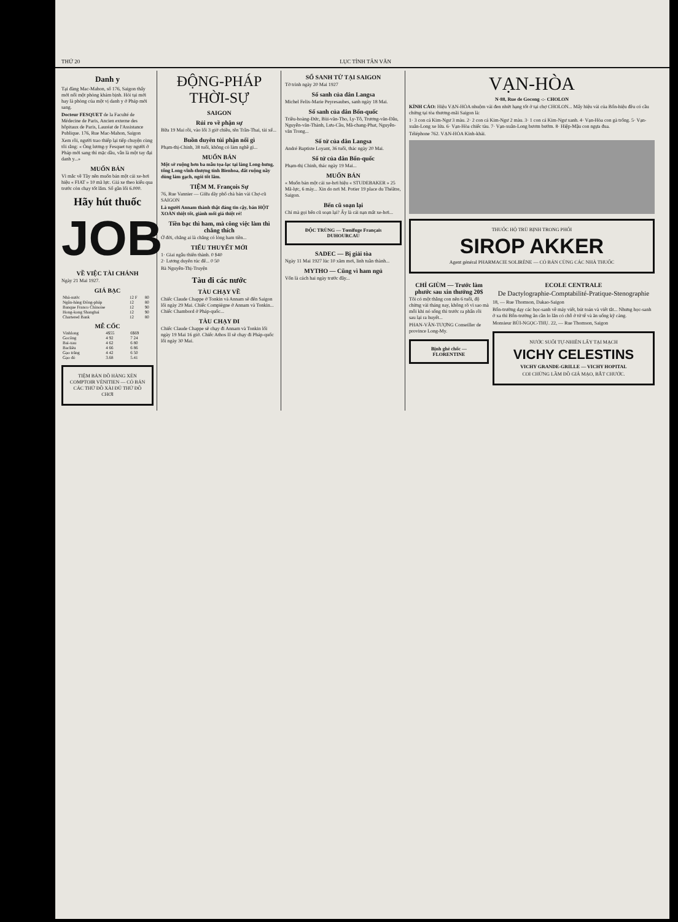THỨ 20 LỤC TỈNH TÂN VĂN
Danh y
Tại đàng Mac-Mahon, số 176, Saigon thấy mới nổi một phòng khám bịnh. Hỏi tại mới hay là phòng của một vị danh y ở Pháp mới sang.
Docteur FESQUET de la Faculté de Médecine de Paris, Ancien externe des hôpitaux de Paris, Lauréat de l'Assistance Publique. 176, Rue Mac-Mahon, Saigon
Xem rồi, người trao thiếp lại tiếp chuyện cùng tôi rằng: « Ông lương-y Fesquet tuy người ở Pháp mới sang thì mặc dầu, vẫn là một tay đại danh y...»
MUỐN BÁN
Vì mắc về Tây nên muốn bán một cái xe-hơi hiệu « FIAT » 10 mã lực. Giá xe theo kiểu qua trước còn chạy tốt lắm. Số gần lối 6.000.
Hãy hút thuốc
JOB
VỀ VIỆC TÀI CHÁNH
Ngày 21 Mai 1927.
GIÁ BẠC
| Nhà-nước | 12 F | 80 |
| Ngân-hàng Đông-pháp | 12 | 80 |
| Banque Franco Chinoise | 12 | 90 |
| Hong-kong Shanghai | 12 | 90 |
| Chartered Bank | 12 | 80 |
MỄ CỐC
| Vinhlong | 4$55 | 6$69 |
| Gocông | 4 92 | 7 24 |
| Bai-xau | 4 62 | 6 80 |
| Bacliêu | 4 66 | 6 86 |
| Gạo trắng | 4 42 | 6 50 |
| Gạo đỏ | 3.68 | 5.41 |
TIỆM BÁN ĐỒ HÀNG XÉN COMPTOIR VÉNITIEN — CÓ BÁN CÁC THỨ ĐỒ XÀI ĐỦ THỨ ĐỒ CHƠI
ĐỘNG-PHÁP THỜI-SỰ
SAIGON
Rủi ro về phận sự
Bữa 19 Mai rồi, vào lối 3 giờ chiều, tên Trần-Thai, tài xế...
Buồn duyên tủi phận nổi gì
Phạm-thị-Chinh, 38 tuổi, không có làm nghề gì...
MUỐN BÁN
Một sở ruộng hơn ba mẫu tọa-lạc tại làng Long-hưng, tổng Long-vĩnh-thượng tỉnh Bienhoa, đất ruộng nầy dùng làm gạch, ngói tốt lắm.
TIỆM M. François Sự
76, Rue Vannier — Giữa dãy phố chà bán vải Chợ-cũ SAIGON
Là người Annam thành thật đáng tin cậy, bán HỘT XOÀN thiệt tốt, giành mối giá thiệt rẻ!
Tiền bạc thì ham, mà công việc làm thì chẳng thích
Ở đời, chẳng ai là chẳng có lòng ham tiền...
TIỂU THUYẾT MỚI
1· Giai ngẫu thiên thành. 0 $40
2· Lương duyên túc đế... 0 50
Bà Nguyễn-Thị-Truyện
Tàu đi các nước
TÀU CHẠY VỀ
Chiếc Claude Chappe ở Tonkin và Annam sẽ đến Saigon lối ngày 29 Mai. Chiếc Compiègne ở Annam và Tonkin... Chiếc Chambord ở Pháp-quốc...
TÀU CHẠY ĐI
Chiếc Claude Chappe sẽ chạy đi Annam và Tonkin lối ngày 19 Mai 16 giờ. Chiếc Athos II sẽ chạy đi Pháp-quốc lối ngày 30 Mai.
SỐ SANH TỬ TẠI SAIGON
Tờ trình ngày 20 Mai 1927
Số sanh của dân Langsa
Michel Felix-Marie Peyresaubes, sanh ngày 18 Mai.
Số sanh của dân Bổn-quốc
Triều-hoàng-Đức, Bùi-văn-Tho, Ly-Tô, Trương-văn-Đâu, Nguyễn-văn-Thành, Lưu-Cầu, Mã-chang-Phat, Nguyễn-văn Trong...
Số tử của dân Langsa
André Baptiste Loyant, 36 tuổi, thác ngày 20 Mai.
Số tử của dân Bổn-quốc
Phạm-thị Chinh, thác ngày 19 Mai...
MUỐN BÁN
« Muốn bán một cái xe-hơi hiệu « STUDEBAKER » 25 Mã-lực, 6 máy... Xin do nơi M. Potier 19 place du Théâtre, Saigon.
Bến cũ soạn lại
Chí mà gọi bến cũ soạn lại? Ấy là cái nạn mất xe-hơi...
ĐỘC TRÙNG — Tœnifuge Français DUHOURCAU
SADEC — Bị giải tòa
Ngày 11 Mai 1927 lúc 10 xăm mơi, linh tuần thành...
MYTHO — Cũng vì ham ngủ
Vốn là cách hai ngày trước đây...
VẠN-HÒA
N·88, Rue de Gocong -:- CHOLON
KÍNH CÁO: Hiệu VẠN-HÒA nhuộm vải đen nhứt hạng tốt ở tại chợ CHOLON... Mấy hiệu vải của Bổn-hiệu đều có cầu chứng tại tòa thương-mãi Saigon là:
1· 3 con cá Kim-Ngư 3 màu. 2· 2 con cá Kim-Ngư 2 màu. 3· 1 con cá Kim-Ngư xanh. 4· Vạn-Hòa con gà trống. 5· Vạn-xuân-Long xe lửa. 6· Vạn-Hòa chiếc tàu. 7· Vạn-xuân-Long bươm bướm. 8· Hiệp-Mậu con ngựa đua.
Téléphone 762. VẠN-HÒA Kính-khải.
THUỐC HỘ TRÙ BỊNH TRONG PHỔI
SIROP AKKER
Agent général PHARMACIE SOLIRÈNE — CÓ BÁN CÙNG CÁC NHÀ THUỐC
CHỈ GIÙM — Trước làm phước sau xin thưởng 20$
Tôi có một thằng con nên 6 tuổi, độ chừng vài tháng nay, không rõ vì sao mà mỗi khi nó sống thì trước ra phẩn rồi sau lại ra huyết...
PHAN-VĂN-TƯỢNG Conseiller de province Long-My.
Bịnh ghẻ chốc — FLORENTINE
ECOLE CENTRALE
De Dactylographie-Comptabilité-Pratique-Stenographie
18, — Rue Thomson, Dakao-Saigon
Bổn-trường dạy các học-sanh về máy viết, bút toán và viết tắt... Nhưng học-sanh ở xa thì Bổn-trường ân cần lo lắn có chỗ ở tử tế và ăn uống kỹ càng.
Monsieur BÙI-NGỌC-THỤ. 22, — Rue Thomson, Saigon
NƯỚC SUỐI TỰ-NHIÊN LẤY TẠI MẠCH
VICHY CELESTINS
VICHY GRANDE-GRILLE — VICHY HOPITAL
COI CHỪNG LẦM ĐỒ GIẢ MẠO, BẮT CHƯỚC.